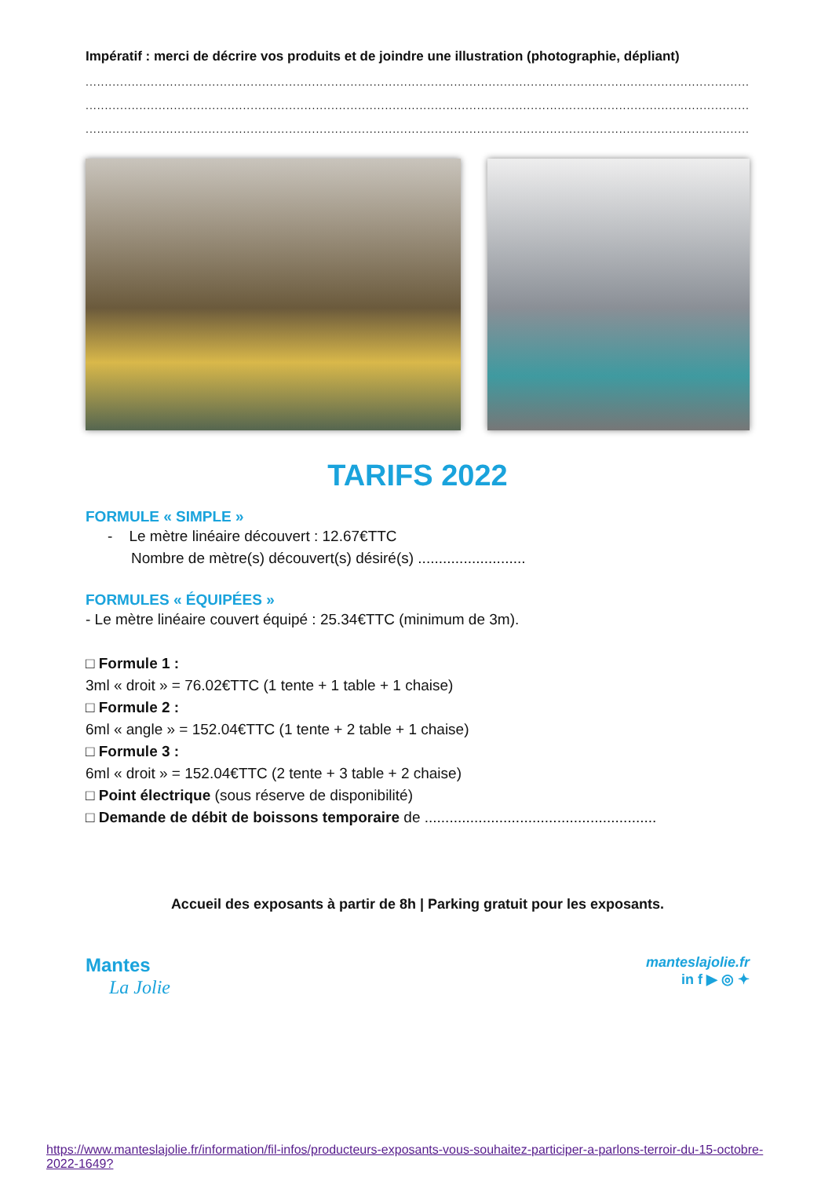Impératif : merci de décrire vos produits et de joindre une illustration (photographie, dépliant)
........................................................................................................................................................................................
........................................................................................................................................................................................
........................................................................................................................................................................................
TARIFS 2022
FORMULE « SIMPLE »
- Le mètre linéaire découvert : 12.67€TTC
Nombre de mètre(s) découvert(s) désiré(s) ..........................
FORMULES « ÉQUIPÉES »
- Le mètre linéaire couvert équipé : 25.34€TTC (minimum de 3m).
□ Formule 1 :
3ml « droit » = 76.02€TTC (1 tente + 1 table + 1 chaise)
□ Formule 2 :
6ml « angle » = 152.04€TTC (1 tente + 2 table + 1 chaise)
□ Formule 3 :
6ml « droit » = 152.04€TTC (2 tente + 3 table + 2 chaise)
□ Point électrique (sous réserve de disponibilité)
□ Demande de débit de boissons temporaire de ........................................................
Accueil des exposants à partir de 8h | Parking gratuit pour les exposants.
Mantes
La Jolie
manteslajolie.fr
in f ▶ ◎ ✦
https://www.manteslajolie.fr/information/fil-infos/producteurs-exposants-vous-souhaitez-participer-a-parlons-terroir-du-15-octobre-2022-1649?